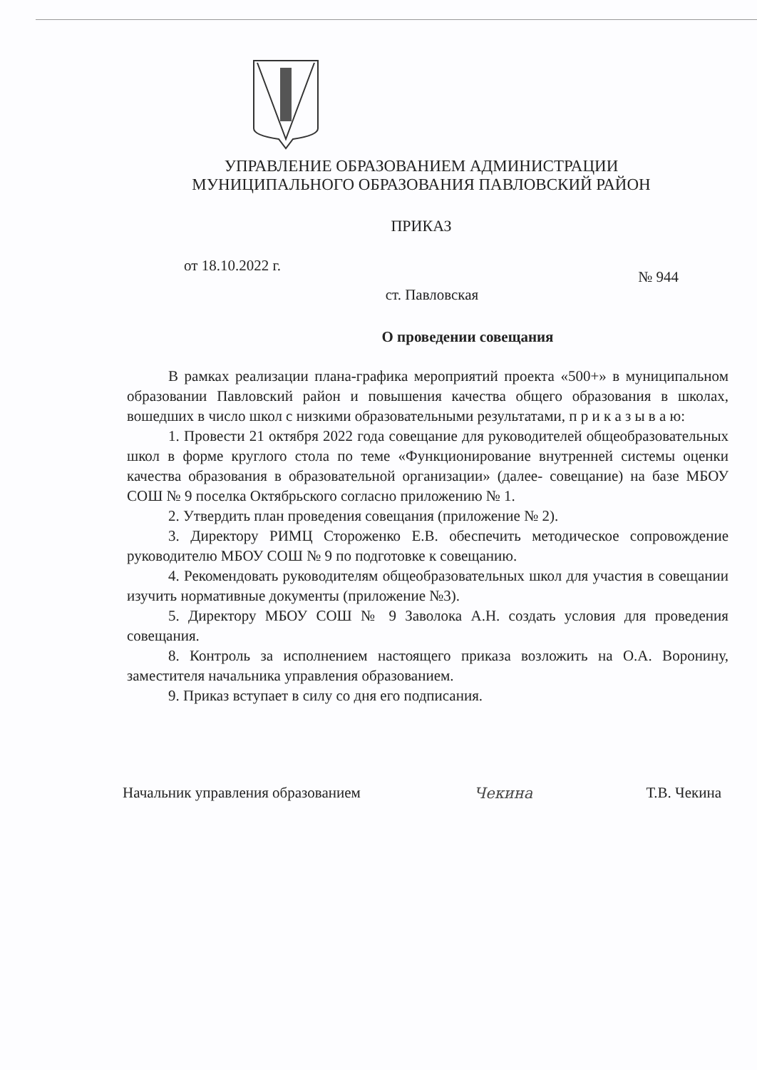УПРАВЛЕНИЕ ОБРАЗОВАНИЕМ АДМИНИСТРАЦИИ
МУНИЦИПАЛЬНОГО ОБРАЗОВАНИЯ ПАВЛОВСКИЙ РАЙОН
ПРИКАЗ
от 18.10.2022 г. № 944
ст. Павловская
О проведении совещания
В рамках реализации плана-графика мероприятий проекта «500+» в муниципальном образовании Павловский район и повышения качества общего образования в школах, вошедших в число школ с низкими образовательными результатами, п р и к а з ы в а ю:
1. Провести 21 октября 2022 года совещание для руководителей общеобразовательных школ в форме круглого стола по теме «Функционирование внутренней системы оценки качества образования в образовательной организации» (далее- совещание) на базе МБОУ СОШ № 9 поселка Октябрьского согласно приложению № 1.
2. Утвердить план проведения совещания (приложение № 2).
3. Директору РИМЦ Стороженко Е.В. обеспечить методическое сопровождение руководителю МБОУ СОШ № 9 по подготовке к совещанию.
4. Рекомендовать руководителям общеобразовательных школ для участия в совещании изучить нормативные документы (приложение №3).
5. Директору МБОУ СОШ № 9 Заволока А.Н. создать условия для проведения совещания.
8. Контроль за исполнением настоящего приказа возложить на О.А. Воронину, заместителя начальника управления образованием.
9. Приказ вступает в силу со дня его подписания.
Начальник управления образованием Чекина Т.В. Чекина